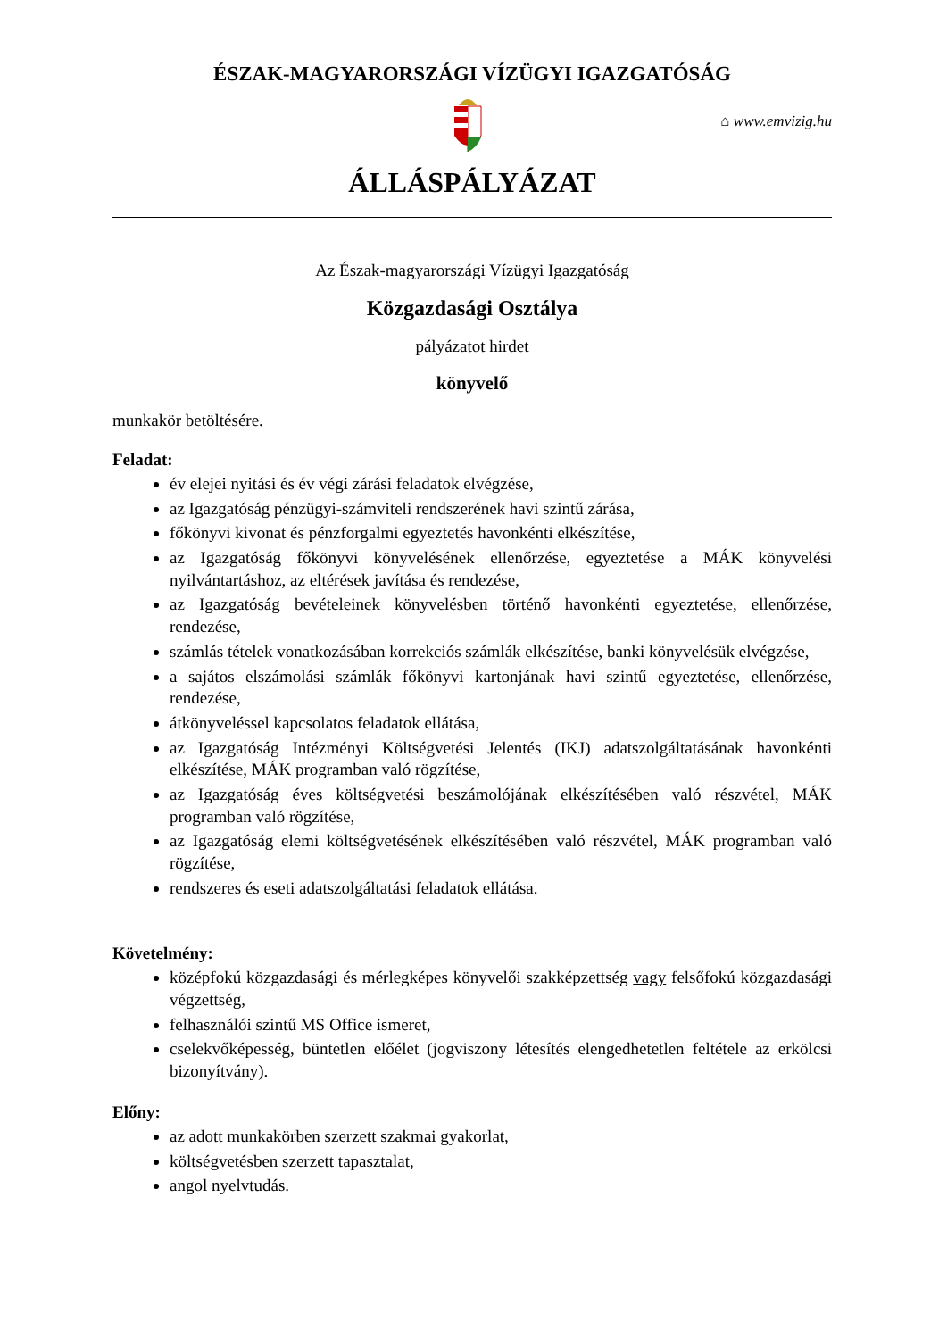ÉSZAK-MAGYARORSZÁGI VÍZÜGYI IGAZGATÓSÁG
⌂ www.emvizig.hu
ÁLLÁSPÁLYÁZAT
Az Észak-magyarországi Vízügyi Igazgatóság
Közgazdasági Osztálya
pályázatot hirdet
könyvelő
munkakör betöltésére.
Feladat:
év elejei nyitási és év végi zárási feladatok elvégzése,
az Igazgatóság pénzügyi-számviteli rendszerének havi szintű zárása,
főkönyvi kivonat és pénzforgalmi egyeztetés havonkénti elkészítése,
az Igazgatóság főkönyvi könyvelésének ellenőrzése, egyeztetése a MÁK könyvelési nyilvántartáshoz, az eltérések javítása és rendezése,
az Igazgatóság bevételeinek könyvelésben történő havonkénti egyeztetése, ellenőrzése, rendezése,
számlás tételek vonatkozásában korrekciós számlák elkészítése, banki könyvelésük elvégzése,
a sajátos elszámolási számlák főkönyvi kartonjának havi szintű egyeztetése, ellenőrzése, rendezése,
átkönyveléssel kapcsolatos feladatok ellátása,
az Igazgatóság Intézményi Költségvetési Jelentés (IKJ) adatszolgáltatásának havonkénti elkészítése, MÁK programban való rögzítése,
az Igazgatóság éves költségvetési beszámolójának elkészítésében való részvétel, MÁK programban való rögzítése,
az Igazgatóság elemi költségvetésének elkészítésében való részvétel, MÁK programban való rögzítése,
rendszeres és eseti adatszolgáltatási feladatok ellátása.
Követelmény:
középfokú közgazdasági és mérlegképes könyvelői szakképzettség vagy felsőfokú közgazdasági végzettség,
felhasználói szintű MS Office ismeret,
cselekvőképesség, büntetlen előélet (jogviszony létesítés elengedhetetlen feltétele az erkölcsi bizonyítvány).
Előny:
az adott munkakörben szerzett szakmai gyakorlat,
költségvetésben szerzett tapasztalat,
angol nyelvtudás.